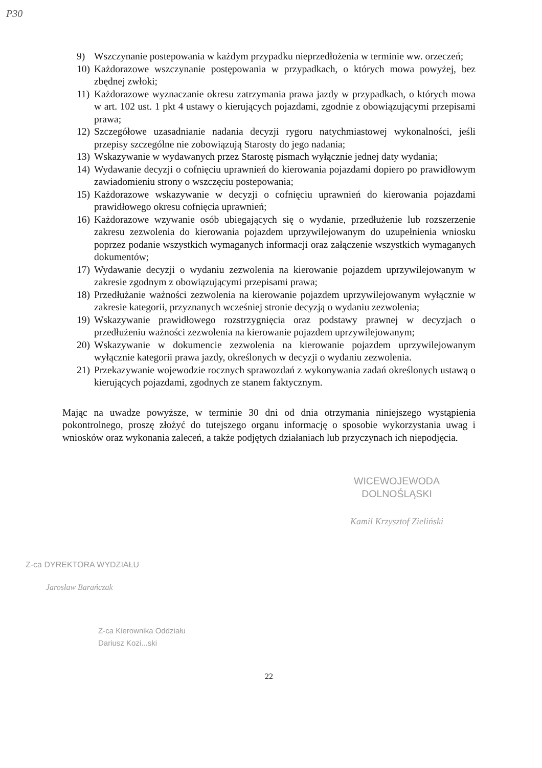P30
9) Wszczynanie postepowania w każdym przypadku nieprzedłożenia w terminie ww. orzeczeń;
10) Każdorazowe wszczynanie postępowania w przypadkach, o których mowa powyżej, bez zbędnej zwłoki;
11) Każdorazowe wyznaczanie okresu zatrzymania prawa jazdy w przypadkach, o których mowa w art. 102 ust. 1 pkt 4 ustawy o kierujących pojazdami, zgodnie z obowiązującymi przepisami prawa;
12) Szczegółowe uzasadnianie nadania decyzji rygoru natychmiastowej wykonalności, jeśli przepisy szczególne nie zobowiązują Starosty do jego nadania;
13) Wskazywanie w wydawanych przez Starostę pismach wyłącznie jednej daty wydania;
14) Wydawanie decyzji o cofnięciu uprawnień do kierowania pojazdami dopiero po prawidłowym zawiadomieniu strony o wszczęciu postepowania;
15) Każdorazowe wskazywanie w decyzji o cofnięciu uprawnień do kierowania pojazdami prawidłowego okresu cofnięcia uprawnień;
16) Każdorazowe wzywanie osób ubiegających się o wydanie, przedłużenie lub rozszerzenie zakresu zezwolenia do kierowania pojazdem uprzywilejowanym do uzupełnienia wniosku poprzez podanie wszystkich wymaganych informacji oraz załączenie wszystkich wymaganych dokumentów;
17) Wydawanie decyzji o wydaniu zezwolenia na kierowanie pojazdem uprzywilejowanym w zakresie zgodnym z obowiązującymi przepisami prawa;
18) Przedłużanie ważności zezwolenia na kierowanie pojazdem uprzywilejowanym wyłącznie w zakresie kategorii, przyznanych wcześniej stronie decyzją o wydaniu zezwolenia;
19) Wskazywanie prawidłowego rozstrzygnięcia oraz podstawy prawnej w decyzjach o przedłużeniu ważności zezwolenia na kierowanie pojazdem uprzywilejowanym;
20) Wskazywanie w dokumencie zezwolenia na kierowanie pojazdem uprzywilejowanym wyłącznie kategorii prawa jazdy, określonych w decyzji o wydaniu zezwolenia.
21) Przekazywanie wojewodzie rocznych sprawozdań z wykonywania zadań określonych ustawą o kierujących pojazdami, zgodnych ze stanem faktycznym.
Mając na uwadze powyższe, w terminie 30 dni od dnia otrzymania niniejszego wystąpienia pokontrolnego, proszę złożyć do tutejszego organu informację o sposobie wykorzystania uwag i wniosków oraz wykonania zaleceń, a także podjętych działaniach lub przyczynach ich niepodjęcia.
WICEWOJEWODA DOLNOŚLĄSKI
Kamil Krzysztof Zieliński
Z-ca DYREKTORA WYDZIAŁU
Jarosław Barańczak
Z-ca Kierownika Oddziału
Dariusz Kozi...ski
22